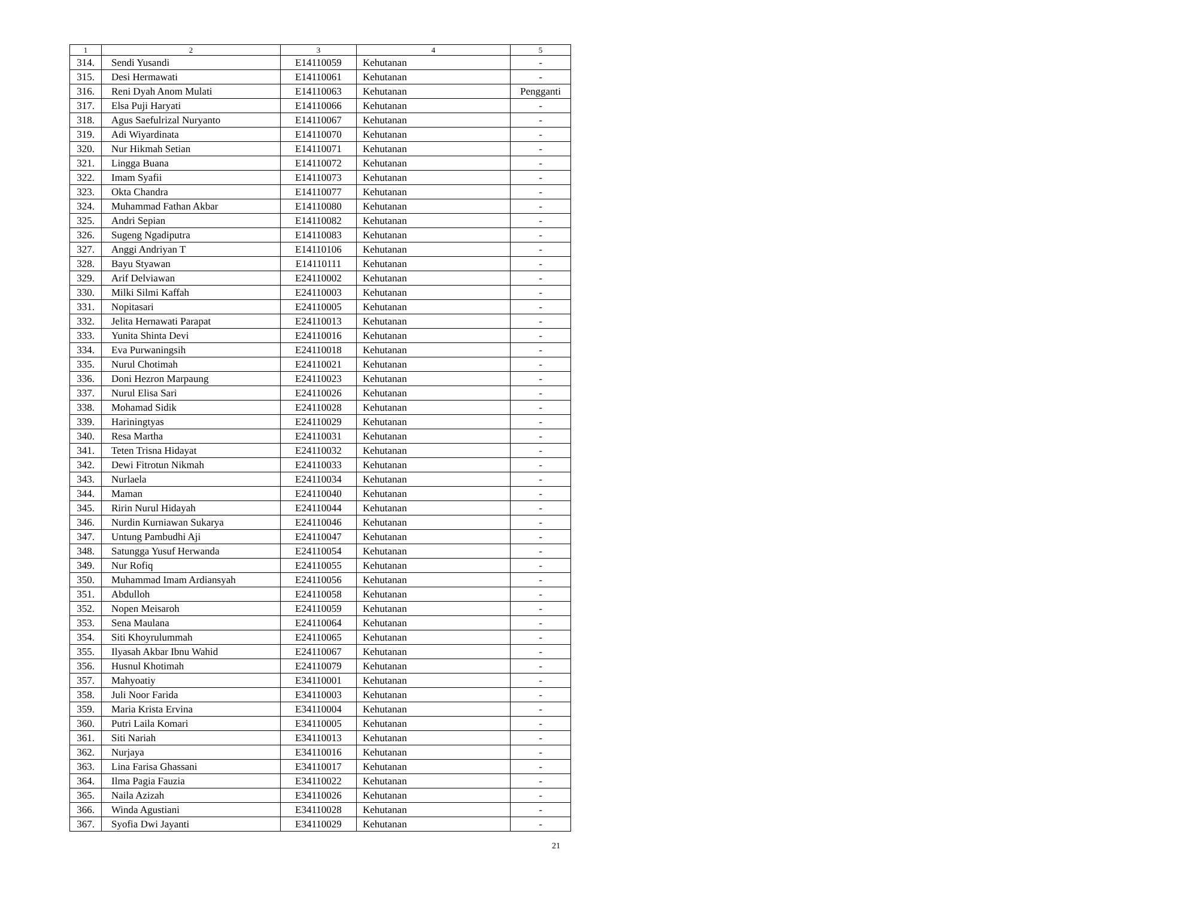| 1 | 2 | 3 | 4 | 5 |
| --- | --- | --- | --- | --- |
| 314. | Sendi Yusandi | E14110059 | Kehutanan | - |
| 315. | Desi Hermawati | E14110061 | Kehutanan | - |
| 316. | Reni Dyah Anom Mulati | E14110063 | Kehutanan | Pengganti |
| 317. | Elsa Puji Haryati | E14110066 | Kehutanan | - |
| 318. | Agus Saefulrizal Nuryanto | E14110067 | Kehutanan | - |
| 319. | Adi Wiyardinata | E14110070 | Kehutanan | - |
| 320. | Nur Hikmah Setian | E14110071 | Kehutanan | - |
| 321. | Lingga Buana | E14110072 | Kehutanan | - |
| 322. | Imam Syafii | E14110073 | Kehutanan | - |
| 323. | Okta Chandra | E14110077 | Kehutanan | - |
| 324. | Muhammad Fathan Akbar | E14110080 | Kehutanan | - |
| 325. | Andri Sepian | E14110082 | Kehutanan | - |
| 326. | Sugeng Ngadiputra | E14110083 | Kehutanan | - |
| 327. | Anggi Andriyan T | E14110106 | Kehutanan | - |
| 328. | Bayu Styawan | E14110111 | Kehutanan | - |
| 329. | Arif Delviawan | E24110002 | Kehutanan | - |
| 330. | Milki Silmi Kaffah | E24110003 | Kehutanan | - |
| 331. | Nopitasari | E24110005 | Kehutanan | - |
| 332. | Jelita Hernawati Parapat | E24110013 | Kehutanan | - |
| 333. | Yunita Shinta Devi | E24110016 | Kehutanan | - |
| 334. | Eva Purwaningsih | E24110018 | Kehutanan | - |
| 335. | Nurul Chotimah | E24110021 | Kehutanan | - |
| 336. | Doni Hezron Marpaung | E24110023 | Kehutanan | - |
| 337. | Nurul Elisa Sari | E24110026 | Kehutanan | - |
| 338. | Mohamad Sidik | E24110028 | Kehutanan | - |
| 339. | Hariningtyas | E24110029 | Kehutanan | - |
| 340. | Resa Martha | E24110031 | Kehutanan | - |
| 341. | Teten Trisna Hidayat | E24110032 | Kehutanan | - |
| 342. | Dewi Fitrotun Nikmah | E24110033 | Kehutanan | - |
| 343. | Nurlaela | E24110034 | Kehutanan | - |
| 344. | Maman | E24110040 | Kehutanan | - |
| 345. | Ririn Nurul Hidayah | E24110044 | Kehutanan | - |
| 346. | Nurdin Kurniawan Sukarya | E24110046 | Kehutanan | - |
| 347. | Untung Pambudhi Aji | E24110047 | Kehutanan | - |
| 348. | Satungga Yusuf Herwanda | E24110054 | Kehutanan | - |
| 349. | Nur Rofiq | E24110055 | Kehutanan | - |
| 350. | Muhammad Imam Ardiansyah | E24110056 | Kehutanan | - |
| 351. | Abdulloh | E24110058 | Kehutanan | - |
| 352. | Nopen Meisaroh | E24110059 | Kehutanan | - |
| 353. | Sena Maulana | E24110064 | Kehutanan | - |
| 354. | Siti Khoyrulummah | E24110065 | Kehutanan | - |
| 355. | Ilyasah Akbar Ibnu Wahid | E24110067 | Kehutanan | - |
| 356. | Husnul Khotimah | E24110079 | Kehutanan | - |
| 357. | Mahyoatiy | E34110001 | Kehutanan | - |
| 358. | Juli Noor Farida | E34110003 | Kehutanan | - |
| 359. | Maria Krista Ervina | E34110004 | Kehutanan | - |
| 360. | Putri Laila Komari | E34110005 | Kehutanan | - |
| 361. | Siti Nariah | E34110013 | Kehutanan | - |
| 362. | Nurjaya | E34110016 | Kehutanan | - |
| 363. | Lina Farisa Ghassani | E34110017 | Kehutanan | - |
| 364. | Ilma Pagia Fauzia | E34110022 | Kehutanan | - |
| 365. | Naila Azizah | E34110026 | Kehutanan | - |
| 366. | Winda Agustiani | E34110028 | Kehutanan | - |
| 367. | Syofia Dwi Jayanti | E34110029 | Kehutanan | - |
21